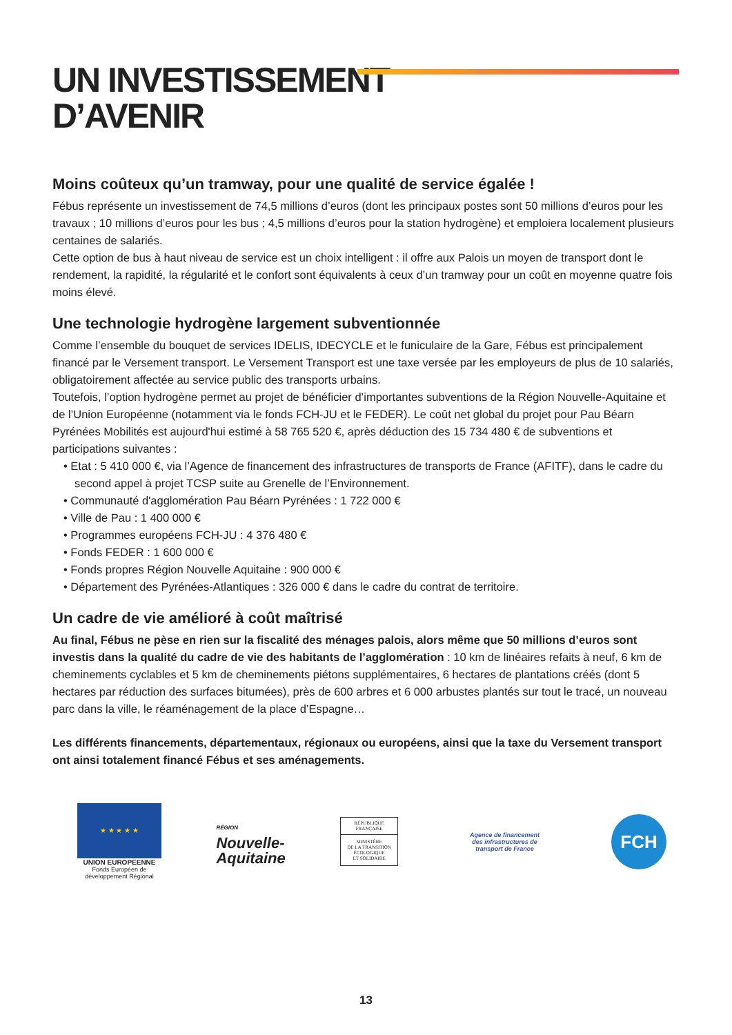UN INVESTISSEMENT
D’AVENIR
Moins coûteux qu’un tramway, pour une qualité de service égalée !
Fébus représente un investissement de 74,5 millions d’euros (dont les principaux postes sont 50 millions d’euros pour les travaux ; 10 millions d’euros pour les bus ; 4,5 millions d’euros pour la station hydrogène) et emploiera localement plusieurs centaines de salariés.
Cette option de bus à haut niveau de service est un choix intelligent : il offre aux Palois un moyen de transport dont le rendement, la rapidité, la régularité et le confort sont équivalents à ceux d’un tramway pour un coût en moyenne quatre fois moins élevé.
Une technologie hydrogène largement subventionnée
Comme l’ensemble du bouquet de services IDELIS, IDECYCLE et le funiculaire de la Gare, Fébus est principalement financé par le Versement transport. Le Versement Transport est une taxe versée par les employeurs de plus de 10 salariés, obligatoirement affectée au service public des transports urbains.
Toutefois, l’option hydrogène permet au projet de bénéficier d’importantes subventions de la Région Nouvelle-Aquitaine et de l’Union Européenne (notamment via le fonds FCH-JU et le FEDER). Le coût net global du projet pour Pau Béarn Pyrénées Mobilités est aujourd'hui estimé à 58 765 520 €, après déduction des 15 734 480 € de subventions et participations suivantes :
• Etat : 5 410 000 €, via l’Agence de financement des infrastructures de transports de France (AFITF), dans le cadre du second appel à projet TCSP suite au Grenelle de l’Environnement.
• Communauté d'agglomération Pau Béarn Pyrénées : 1 722 000 €
• Ville de Pau : 1 400 000 €
• Programmes européens FCH-JU : 4 376 480 €
• Fonds FEDER : 1 600 000 €
• Fonds propres Région Nouvelle Aquitaine : 900 000 €
• Département des Pyrénées-Atlantiques : 326 000 € dans le cadre du contrat de territoire.
Un cadre de vie amélioré à coût maîtrisé
Au final, Fébus ne pèse en rien sur la fiscalité des ménages palois, alors même que 50 millions d’euros sont investis dans la qualité du cadre de vie des habitants de l’agglomération : 10 km de linéaires refaits à neuf, 6 km de cheminements cyclables et 5 km de cheminements piétons supplémentaires, 6 hectares de plantations créés (dont 5 hectares par réduction des surfaces bitumées), près de 600 arbres et 6 000 arbustes plantés sur tout le tracé, un nouveau parc dans la ville, le réaménagement de la place d’Espagne…
Les différents financements, départementaux, régionaux ou européens, ainsi que la taxe du Versement transport ont ainsi totalement financé Fébus et ses aménagements.
★ ★ ★ ★ ★
UNION EUROPEENNE
Fonds Européen de
développement Régional
RÉGION
Nouvelle-
Aquitaine
RÉPUBLIQUE FRANÇAISE
MINISTÈRE
DE LA TRANSITION
ÉCOLOGIQUE
ET SOLIDAIRE
Agence de financement
des infrastructures de
transport de France
FCH
13